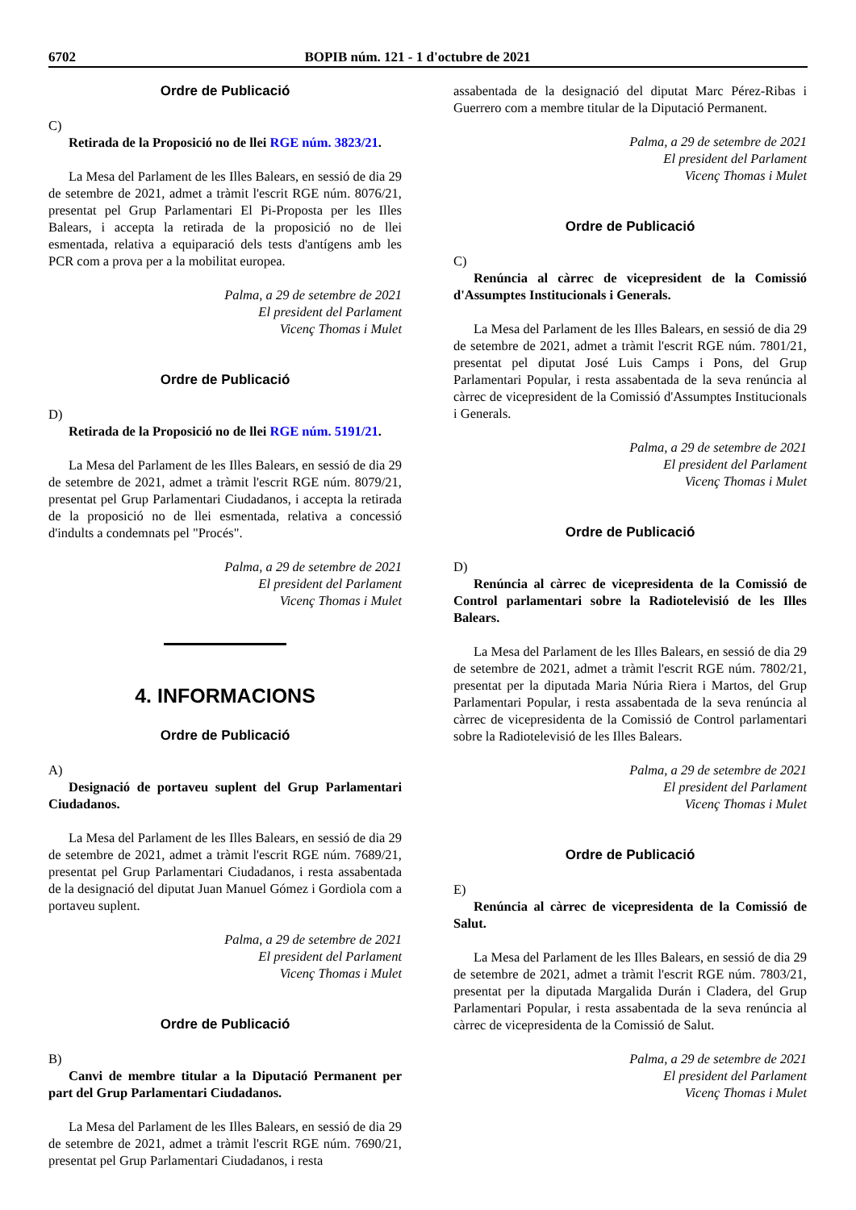6702 BOPIB núm. 121 - 1 d'octubre de 2021
Ordre de Publicació
C)
Retirada de la Proposició no de llei RGE núm. 3823/21.
La Mesa del Parlament de les Illes Balears, en sessió de dia 29 de setembre de 2021, admet a tràmit l'escrit RGE núm. 8076/21, presentat pel Grup Parlamentari El Pi-Proposta per les Illes Balears, i accepta la retirada de la proposició no de llei esmentada, relativa a equiparació dels tests d'antígens amb les PCR com a prova per a la mobilitat europea.
Palma, a 29 de setembre de 2021
El president del Parlament
Vicenç Thomas i Mulet
Ordre de Publicació
D)
Retirada de la Proposició no de llei RGE núm. 5191/21.
La Mesa del Parlament de les Illes Balears, en sessió de dia 29 de setembre de 2021, admet a tràmit l'escrit RGE núm. 8079/21, presentat pel Grup Parlamentari Ciudadanos, i accepta la retirada de la proposició no de llei esmentada, relativa a concessió d'indults a condemnats pel "Procés".
Palma, a 29 de setembre de 2021
El president del Parlament
Vicenç Thomas i Mulet
4. INFORMACIONS
Ordre de Publicació
A)
Designació de portaveu suplent del Grup Parlamentari Ciudadanos.
La Mesa del Parlament de les Illes Balears, en sessió de dia 29 de setembre de 2021, admet a tràmit l'escrit RGE núm. 7689/21, presentat pel Grup Parlamentari Ciudadanos, i resta assabentada de la designació del diputat Juan Manuel Gómez i Gordiola com a portaveu suplent.
Palma, a 29 de setembre de 2021
El president del Parlament
Vicenç Thomas i Mulet
Ordre de Publicació
B)
Canvi de membre titular a la Diputació Permanent per part del Grup Parlamentari Ciudadanos.
La Mesa del Parlament de les Illes Balears, en sessió de dia 29 de setembre de 2021, admet a tràmit l'escrit RGE núm. 7690/21, presentat pel Grup Parlamentari Ciudadanos, i resta
assabentada de la designació del diputat Marc Pérez-Ribas i Guerrero com a membre titular de la Diputació Permanent.
Palma, a 29 de setembre de 2021
El president del Parlament
Vicenç Thomas i Mulet
Ordre de Publicació
C)
Renúncia al càrrec de vicepresident de la Comissió d'Assumptes Institucionals i Generals.
La Mesa del Parlament de les Illes Balears, en sessió de dia 29 de setembre de 2021, admet a tràmit l'escrit RGE núm. 7801/21, presentat pel diputat José Luis Camps i Pons, del Grup Parlamentari Popular, i resta assabentada de la seva renúncia al càrrec de vicepresident de la Comissió d'Assumptes Institucionals i Generals.
Palma, a 29 de setembre de 2021
El president del Parlament
Vicenç Thomas i Mulet
Ordre de Publicació
D)
Renúncia al càrrec de vicepresidenta de la Comissió de Control parlamentari sobre la Radiotelevisió de les Illes Balears.
La Mesa del Parlament de les Illes Balears, en sessió de dia 29 de setembre de 2021, admet a tràmit l'escrit RGE núm. 7802/21, presentat per la diputada Maria Núria Riera i Martos, del Grup Parlamentari Popular, i resta assabentada de la seva renúncia al càrrec de vicepresidenta de la Comissió de Control parlamentari sobre la Radiotelevisió de les Illes Balears.
Palma, a 29 de setembre de 2021
El president del Parlament
Vicenç Thomas i Mulet
Ordre de Publicació
E)
Renúncia al càrrec de vicepresidenta de la Comissió de Salut.
La Mesa del Parlament de les Illes Balears, en sessió de dia 29 de setembre de 2021, admet a tràmit l'escrit RGE núm. 7803/21, presentat per la diputada Margalida Durán i Cladera, del Grup Parlamentari Popular, i resta assabentada de la seva renúncia al càrrec de vicepresidenta de la Comissió de Salut.
Palma, a 29 de setembre de 2021
El president del Parlament
Vicenç Thomas i Mulet